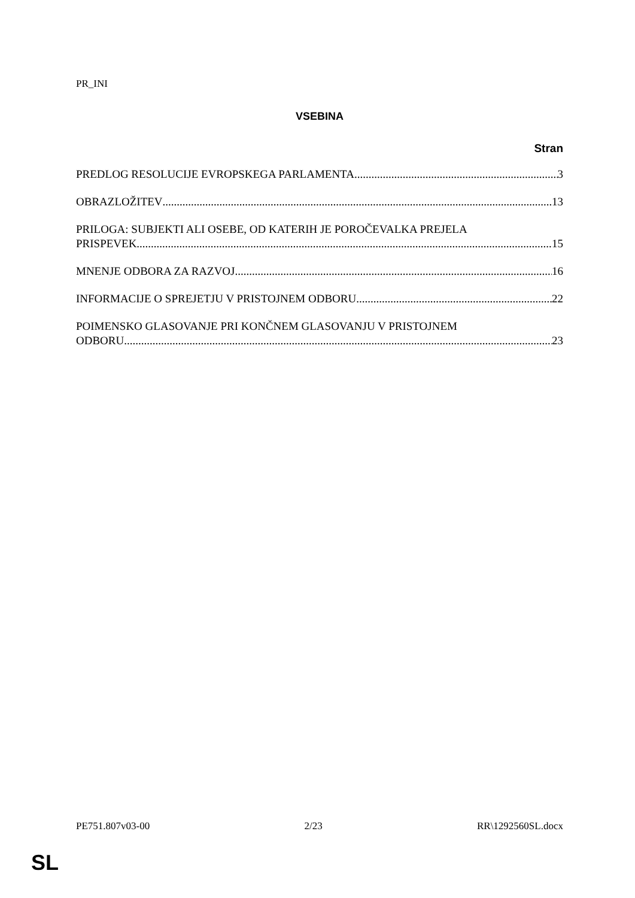PR_INI
VSEBINA
Stran
PREDLOG RESOLUCIJE EVROPSKEGA PARLAMENTA 3
OBRAZLOŽITEV 13
PRILOGA: SUBJEKTI ALI OSEBE, OD KATERIH JE POROČEVALKA PREJELA
PRISPEVEK 15
MNENJE ODBORA ZA RAZVOJ 16
INFORMACIJE O SPREJETJU V PRISTOJNEM ODBORU 22
POIMENSKO GLASOVANJE PRI KONČNEM GLASOVANJU V PRISTOJNEM
ODBORU 23
PE751.807v03-00 2/23 RR\1292560SL.docx
SL